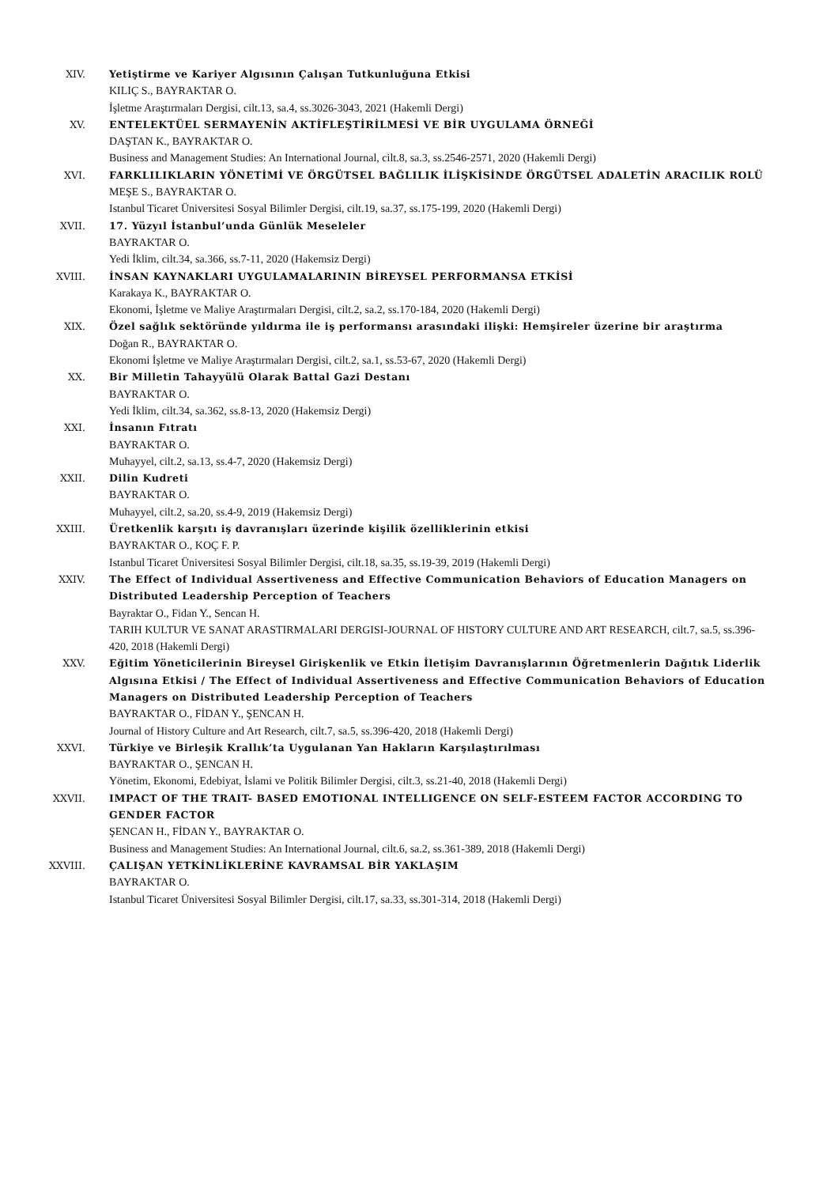XIV. Yetiştirme ve Kariyer Algısının Çalışan Tutkunluğuna Etkisi
KILIÇ S., BAYRAKTAR O.
İşletme Araştırmaları Dergisi, cilt.13, sa.4, ss.3026-3043, 2021 (Hakemli Dergi)
XV. ENTELEKTÜEL SERMAYENİN AKTİFLEŞTİRİLMESİ VE BİR UYGULAMA ÖRNEĞİ
DAŞTAN K., BAYRAKTAR O.
Business and Management Studies: An International Journal, cilt.8, sa.3, ss.2546-2571, 2020 (Hakemli Dergi)
XVI. FARKLILIKLARIN YÖNETİMİ VE ÖRGÜTSEL BAĞLILIK İLİŞKİSİNDE ÖRGÜTSEL ADALETİN ARACILIK ROLÜ
MEŞE S., BAYRAKTAR O.
Istanbul Ticaret Üniversitesi Sosyal Bilimler Dergisi, cilt.19, sa.37, ss.175-199, 2020 (Hakemli Dergi)
XVII. 17. Yüzyıl İstanbul’unda Günlük Meseleler
BAYRAKTAR O.
Yedi İklim, cilt.34, sa.366, ss.7-11, 2020 (Hakemsiz Dergi)
XVIII. İNSAN KAYNAKLARI UYGULAMALARININ BİREYSEL PERFORMANSA ETKİSİ
Karakaya K., BAYRAKTAR O.
Ekonomi, İşletme ve Maliye Araştırmaları Dergisi, cilt.2, sa.2, ss.170-184, 2020 (Hakemli Dergi)
XIX. Özel sağlık sektöründe yıldırma ile iş performansı arasındaki ilişki: Hemşireler üzerine bir araştırma
Doğan R., BAYRAKTAR O.
Ekonomi İşletme ve Maliye Araştırmaları Dergisi, cilt.2, sa.1, ss.53-67, 2020 (Hakemli Dergi)
XX. Bir Milletin Tahayyülü Olarak Battal Gazi Destanı
BAYRAKTAR O.
Yedi İklim, cilt.34, sa.362, ss.8-13, 2020 (Hakemsiz Dergi)
XXI. İnsanın Fıtratı
BAYRAKTAR O.
Muhayyel, cilt.2, sa.13, ss.4-7, 2020 (Hakemsiz Dergi)
XXII. Dilin Kudreti
BAYRAKTAR O.
Muhayyel, cilt.2, sa.20, ss.4-9, 2019 (Hakemsiz Dergi)
XXIII. Üretkenlik karşıtı iş davranışları üzerinde kişilik özelliklerinin etkisi
BAYRAKTAR O., KOÇ F. P.
Istanbul Ticaret Üniversitesi Sosyal Bilimler Dergisi, cilt.18, sa.35, ss.19-39, 2019 (Hakemli Dergi)
XXIV. The Effect of Individual Assertiveness and Effective Communication Behaviors of Education Managers on Distributed Leadership Perception of Teachers
Bayraktar O., Fidan Y., Sencan H.
TARIH KULTUR VE SANAT ARASTIRMALARI DERGISI-JOURNAL OF HISTORY CULTURE AND ART RESEARCH, cilt.7, sa.5, ss.396-420, 2018 (Hakemli Dergi)
XXV. Eğitim Yöneticilerinin Bireysel Girişkenlik ve Etkin İletişim Davranışlarının Öğretmenlerin Dağıtık Liderlik Algısına Etkisi / The Effect of Individual Assertiveness and Effective Communication Behaviors of Education Managers on Distributed Leadership Perception of Teachers
BAYRAKTAR O., FİDAN Y., ŞENCAN H.
Journal of History Culture and Art Research, cilt.7, sa.5, ss.396-420, 2018 (Hakemli Dergi)
XXVI. Türkiye ve Birleşik Krallık’ta Uygulanan Yan Hakların Karşılaştırılması
BAYRAKTAR O., ŞENCAN H.
Yönetim, Ekonomi, Edebiyat, İslami ve Politik Bilimler Dergisi, cilt.3, ss.21-40, 2018 (Hakemli Dergi)
XXVII. IMPACT OF THE TRAIT- BASED EMOTIONAL INTELLIGENCE ON SELF-ESTEEM FACTOR ACCORDING TO GENDER FACTOR
ŞENCAN H., FİDAN Y., BAYRAKTAR O.
Business and Management Studies: An International Journal, cilt.6, sa.2, ss.361-389, 2018 (Hakemli Dergi)
XXVIII. ÇALIŞAN YETKİNLİKLERİNE KAVRAMSAL BİR YAKLAŞIM
BAYRAKTAR O.
Istanbul Ticaret Üniversitesi Sosyal Bilimler Dergisi, cilt.17, sa.33, ss.301-314, 2018 (Hakemli Dergi)